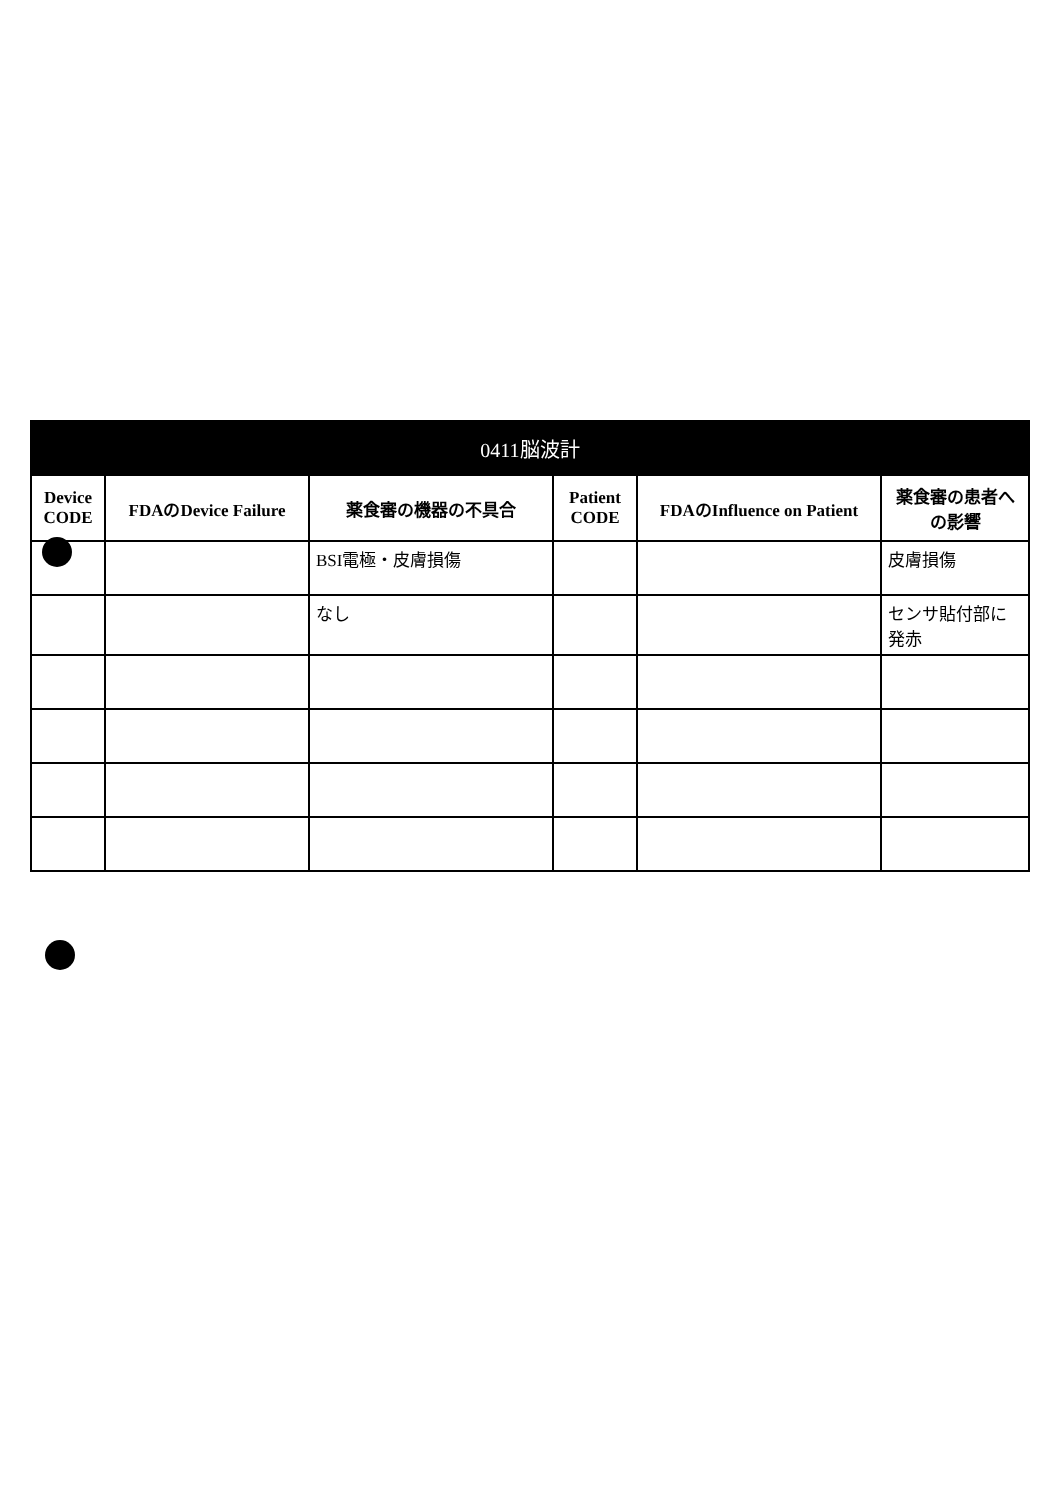| 0411脳波計 | | | | | |
| --- | --- | --- | --- | --- | --- |
| Device CODE | FDAのDevice Failure | 薬食審の機器の不具合 | Patient CODE | FDAのInfluence on Patient | 薬食審の患者への影響 |
| | | BSI電極・皮膚損傷 | | | 皮膚損傷 |
| | | なし | | | センサ貼付部に発赤 |